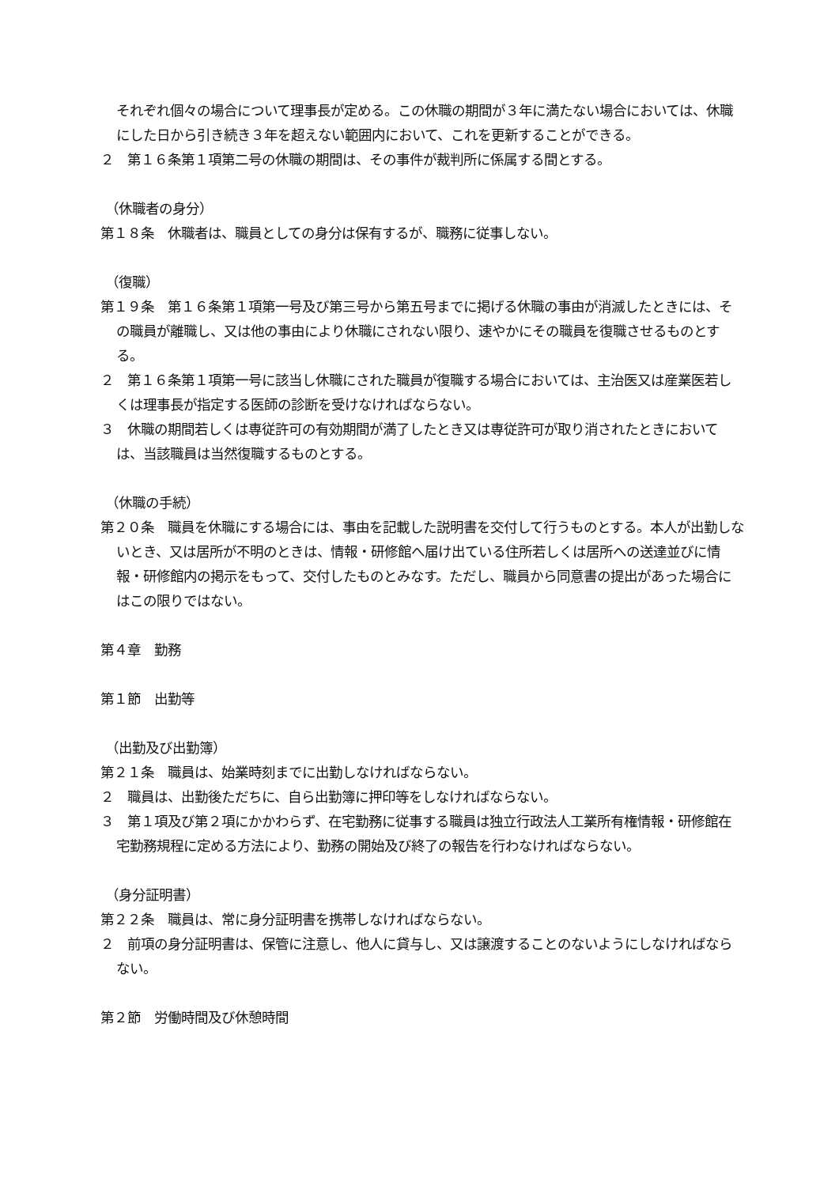それぞれ個々の場合について理事長が定める。この休職の期間が３年に満たない場合においては、休職にした日から引き続き３年を超えない範囲内において、これを更新することができる。
２　第１６条第１項第二号の休職の期間は、その事件が裁判所に係属する間とする。
（休職者の身分）
第１８条　休職者は、職員としての身分は保有するが、職務に従事しない。
（復職）
第１９条　第１６条第１項第一号及び第三号から第五号までに掲げる休職の事由が消滅したときには、その職員が離職し、又は他の事由により休職にされない限り、速やかにその職員を復職させるものとする。
２　第１６条第１項第一号に該当し休職にされた職員が復職する場合においては、主治医又は産業医若しくは理事長が指定する医師の診断を受けなければならない。
３　休職の期間若しくは専従許可の有効期間が満了したとき又は専従許可が取り消されたときにおいては、当該職員は当然復職するものとする。
（休職の手続）
第２０条　職員を休職にする場合には、事由を記載した説明書を交付して行うものとする。本人が出勤しないとき、又は居所が不明のときは、情報・研修館へ届け出ている住所若しくは居所への送達並びに情報・研修館内の掲示をもって、交付したものとみなす。ただし、職員から同意書の提出があった場合にはこの限りではない。
第４章　勤務
第１節　出勤等
（出勤及び出勤簿）
第２１条　職員は、始業時刻までに出勤しなければならない。
２　職員は、出勤後ただちに、自ら出勤簿に押印等をしなければならない。
３　第１項及び第２項にかかわらず、在宅勤務に従事する職員は独立行政法人工業所有権情報・研修館在宅勤務規程に定める方法により、勤務の開始及び終了の報告を行わなければならない。
（身分証明書）
第２２条　職員は、常に身分証明書を携帯しなければならない。
２　前項の身分証明書は、保管に注意し、他人に貸与し、又は譲渡することのないようにしなければならない。
第２節　労働時間及び休憩時間